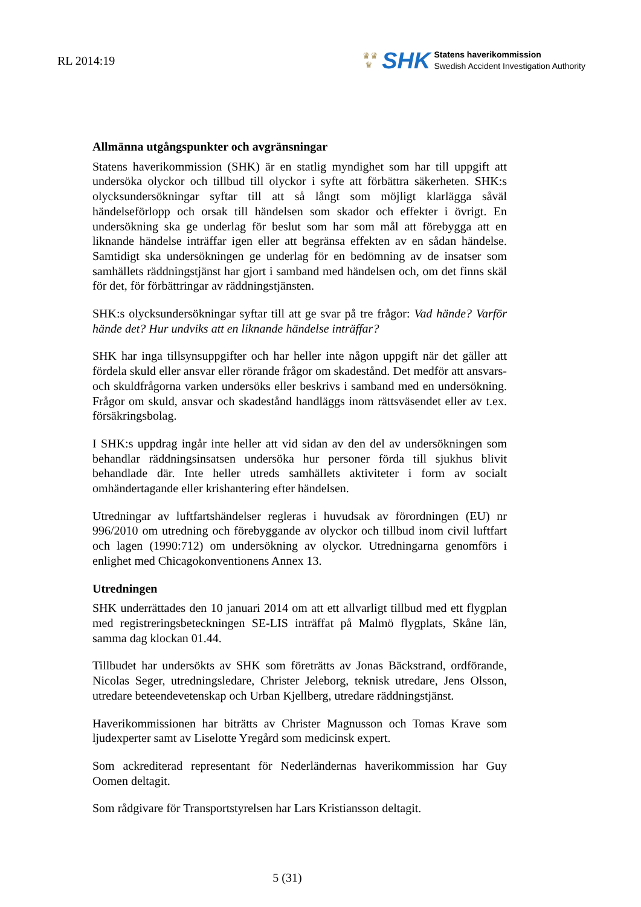RL 2014:19
♛♛
♛
SHK
Statens haverikommission
Swedish Accident Investigation Authority
Allmänna utgångspunkter och avgränsningar
Statens haverikommission (SHK) är en statlig myndighet som har till uppgift att undersöka olyckor och tillbud till olyckor i syfte att förbättra säkerheten. SHK:s olycksundersökningar syftar till att så långt som möjligt klarlägga såväl händelseförlopp och orsak till händelsen som skador och effekter i övrigt. En undersökning ska ge underlag för beslut som har som mål att förebygga att en liknande händelse inträffar igen eller att begränsa effekten av en sådan händelse. Samtidigt ska undersökningen ge underlag för en bedömning av de insatser som samhällets räddningstjänst har gjort i samband med händelsen och, om det finns skäl för det, för förbättringar av räddningstjänsten.
SHK:s olycksundersökningar syftar till att ge svar på tre frågor: Vad hände? Varför hände det? Hur undviks att en liknande händelse inträffar?
SHK har inga tillsynsuppgifter och har heller inte någon uppgift när det gäller att fördela skuld eller ansvar eller rörande frågor om skadestånd. Det medför att ansvars- och skuldfrågorna varken undersöks eller beskrivs i samband med en undersökning. Frågor om skuld, ansvar och skadestånd handläggs inom rättsväsendet eller av t.ex. försäkringsbolag.
I SHK:s uppdrag ingår inte heller att vid sidan av den del av undersökningen som behandlar räddningsinsatsen undersöka hur personer förda till sjukhus blivit behandlade där. Inte heller utreds samhällets aktiviteter i form av socialt omhändertagande eller krishantering efter händelsen.
Utredningar av luftfartshändelser regleras i huvudsak av förordningen (EU) nr 996/2010 om utredning och förebyggande av olyckor och tillbud inom civil luftfart och lagen (1990:712) om undersökning av olyckor. Utredningarna genomförs i enlighet med Chicagokonventionens Annex 13.
Utredningen
SHK underrättades den 10 januari 2014 om att ett allvarligt tillbud med ett flygplan med registreringsbeteckningen SE-LIS inträffat på Malmö flygplats, Skåne län, samma dag klockan 01.44.
Tillbudet har undersökts av SHK som företrätts av Jonas Bäckstrand, ordförande, Nicolas Seger, utredningsledare, Christer Jeleborg, teknisk utredare, Jens Olsson, utredare beteendevetenskap och Urban Kjellberg, utredare räddningstjänst.
Haverikommissionen har biträtts av Christer Magnusson och Tomas Krave som ljudexperter samt av Liselotte Yregård som medicinsk expert.
Som ackrediterad representant för Nederländernas haverikommission har Guy Oomen deltagit.
Som rådgivare för Transportstyrelsen har Lars Kristiansson deltagit.
5 (31)